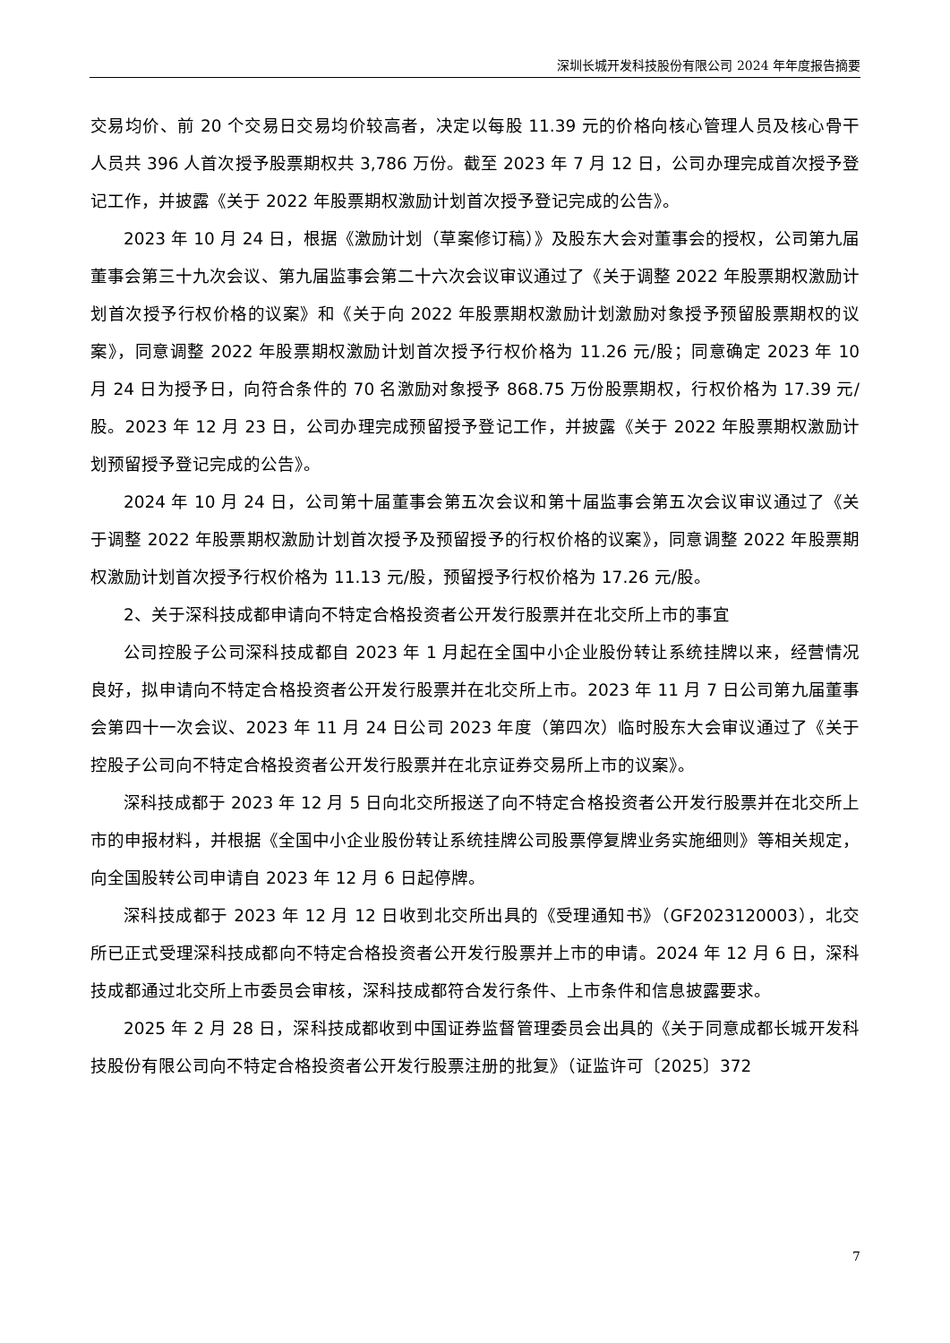深圳长城开发科技股份有限公司 2024 年年度报告摘要
交易均价、前 20 个交易日交易均价较高者，决定以每股 11.39 元的价格向核心管理人员及核心骨干人员共 396 人首次授予股票期权共 3,786 万份。截至 2023 年 7 月 12 日，公司办理完成首次授予登记工作，并披露《关于 2022 年股票期权激励计划首次授予登记完成的公告》。
2023 年 10 月 24 日，根据《激励计划（草案修订稿）》及股东大会对董事会的授权，公司第九届董事会第三十九次会议、第九届监事会第二十六次会议审议通过了《关于调整 2022 年股票期权激励计划首次授予行权价格的议案》和《关于向 2022 年股票期权激励计划激励对象授予预留股票期权的议案》，同意调整 2022 年股票期权激励计划首次授予行权价格为 11.26 元/股；同意确定 2023 年 10 月 24 日为授予日，向符合条件的 70 名激励对象授予 868.75 万份股票期权，行权价格为 17.39 元/股。2023 年 12 月 23 日，公司办理完成预留授予登记工作，并披露《关于 2022 年股票期权激励计划预留授予登记完成的公告》。
2024 年 10 月 24 日，公司第十届董事会第五次会议和第十届监事会第五次会议审议通过了《关于调整 2022 年股票期权激励计划首次授予及预留授予的行权价格的议案》，同意调整 2022 年股票期权激励计划首次授予行权价格为 11.13 元/股，预留授予行权价格为 17.26 元/股。
2、关于深科技成都申请向不特定合格投资者公开发行股票并在北交所上市的事宜
公司控股子公司深科技成都自 2023 年 1 月起在全国中小企业股份转让系统挂牌以来，经营情况良好，拟申请向不特定合格投资者公开发行股票并在北交所上市。2023 年 11 月 7 日公司第九届董事会第四十一次会议、2023 年 11 月 24 日公司 2023 年度（第四次）临时股东大会审议通过了《关于控股子公司向不特定合格投资者公开发行股票并在北京证券交易所上市的议案》。
深科技成都于 2023 年 12 月 5 日向北交所报送了向不特定合格投资者公开发行股票并在北交所上市的申报材料，并根据《全国中小企业股份转让系统挂牌公司股票停复牌业务实施细则》等相关规定，向全国股转公司申请自 2023 年 12 月 6 日起停牌。
深科技成都于 2023 年 12 月 12 日收到北交所出具的《受理通知书》（GF2023120003），北交所已正式受理深科技成都向不特定合格投资者公开发行股票并上市的申请。2024 年 12 月 6 日，深科技成都通过北交所上市委员会审核，深科技成都符合发行条件、上市条件和信息披露要求。
2025 年 2 月 28 日，深科技成都收到中国证券监督管理委员会出具的《关于同意成都长城开发科技股份有限公司向不特定合格投资者公开发行股票注册的批复》（证监许可〔2025〕372
7